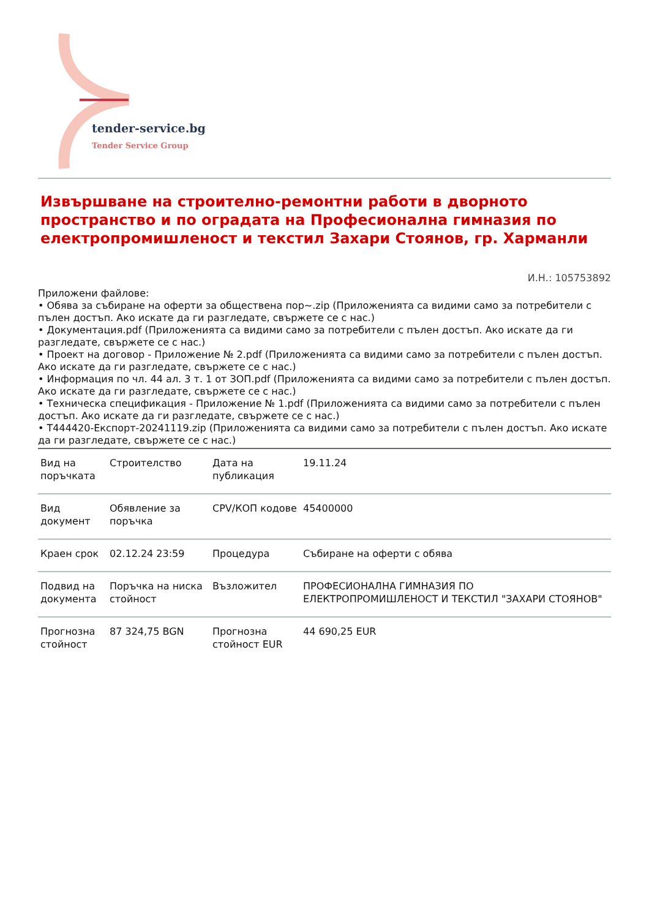tender-service.bg
Tender Service Group
Извършване на строително-ремонтни работи в дворното пространство и по оградата на Професионална гимназия по електропромишленост и текстил Захари Стоянов, гр. Харманли
И.Н.: 105753892
Приложени файлове:
• Обява за събиране на оферти за обществена пор~.zip (Приложенията са видими само за потребители с пълен достъп. Ако искате да ги разгледате, свържете се с нас.)
• Документация.pdf (Приложенията са видими само за потребители с пълен достъп. Ако искате да ги разгледате, свържете се с нас.)
• Проект на договор - Приложение № 2.pdf (Приложенията са видими само за потребители с пълен достъп. Ако искате да ги разгледате, свържете се с нас.)
• Информация по чл. 44 ал. 3 т. 1 от ЗОП.pdf (Приложенията са видими само за потребители с пълен достъп. Ако искате да ги разгледате, свържете се с нас.)
• Техническа спецификация - Приложение № 1.pdf (Приложенията са видими само за потребители с пълен достъп. Ако искате да ги разгледате, свържете се с нас.)
• Т444420-Експорт-20241119.zip (Приложенията са видими само за потребители с пълен достъп. Ако искате да ги разгледате, свържете се с нас.)
| Вид на поръчката | Строителство | Дата на публикация | 19.11.24 |
| Вид документ | Обявление за поръчка | CPV/КОП кодове | 45400000 |
| Краен срок | 02.12.24 23:59 | Процедура | Събиране на оферти с обява |
| Подвид на документа | Поръчка на ниска стойност | Възложител | ПРОФЕСИОНАЛНА ГИМНАЗИЯ ПО ЕЛЕКТРОПРОМИШЛЕНОСТ И ТЕКСТИЛ "ЗАХАРИ СТОЯНОВ" |
| Прогнозна стойност | 87 324,75 BGN | Прогнозна стойност EUR | 44 690,25 EUR |